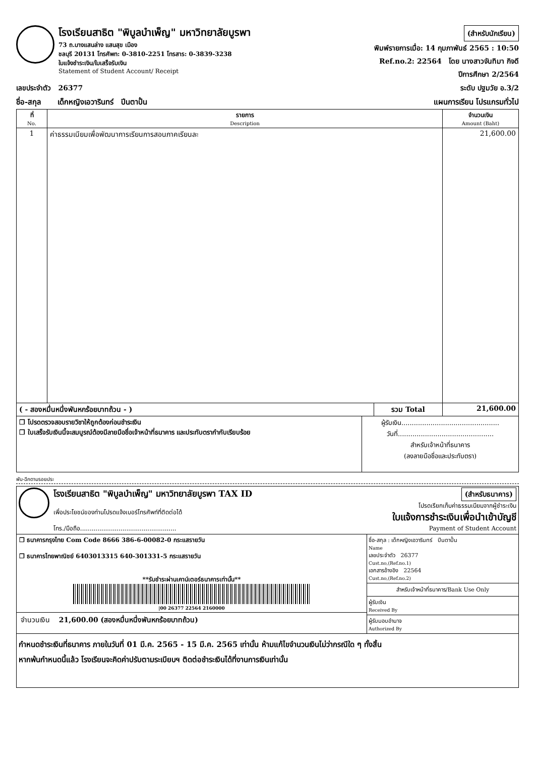โรงเรียนสาธิต "พิบูลบำเพ็ญ" มหาวิทยาลัยบูรพา
73 ถ.บางแสนล่าง แสนสุข เมือง
ชลบุรี 20131 โทรศัพท: 0-3810-2251 โทรสาร: 0-3839-3238
ใบแจ้งชำระเงิน/ใบเสร็จรับเงิน
Statement of Student Account/ Receipt
(สำหรับนักเรียน)
พิมพ์รายการเมื่อ: 14 กุมภาพันธ์ 2565 : 10:50
Ref.no.2: 22564 โดย นางสาวจันทิมา กิจดี
ปีการศึกษา 2/2564
เลขประจำตัว 26377 ระดับ ปฐมวัย อ.3/2
ชื่อ-สกุล เด็กหญิงเอวารินทร์ ปีนตาปั้น แผนการเรียน โปรแกรมทั่วไป
| ที่ No. | รายการ Description | จำนวนเงิน Amount (Baht) |
| --- | --- | --- |
| 1 | ค่าธรรมเนียมเพื่อพัฒนาการเรียนการสอนภาคเรียนละ | 21,600.00 |
| ( - สองหมื่นหนึ่งพันหกร้อยบาทถ้วน - ) | รวม Total | 21,600.00 |
| ❒ โปรดตรวจสอบรายวิชาให้ถูกต้องก่อนชำระเงิน ❒ ใบเสร็จรับเงินนี้จะสมบูรณ์ต้องมีลายมือชื่อเจ้าหน้าที่ธนาคาร และประทับตรากำกับเรียบร้อย | ผู้รับเงิน............................................... วันที่.............................................. สำหรับเจ้าหน้าที่ธนาคาร (ลงลายมือชื่อและประทับตรา) |
พับ-ฉีกตามรอยประ
โรงเรียนสาธิต "พิบูลบำเพ็ญ" มหาวิทยาลัยบูรพา TAX ID
เพื่อประโยชน์ของท่านโปรดแจ้งเบอร์โทรศัพท์ที่ติดต่อได้
โทร./มือถือ..................................................
(สำหรับธนาคาร)
โปรดเรียกเก็บค่าธรรมเนียมจากผู้ชำระเงิน
ใบแจ้งการชำระเงินเพื่อนำเข้าบัญชี
Payment of Student Account
| ❒ ธนาคารกรุงไทย Com Code 8666 386-6-00082-0 กระแสรายวัน ❒ ธนาคารไทยพาณิชย์ 6403013315 640-301331-5 กระแสรายวัน **รับชำระผ่านเคาน์เตอร์ธนาคารเท่านั้น** /00 26377 22564 2160000 จำนวนเงิน 21,600.00 (สองหมื่นหนึ่งพันหกร้อยบาทถ้วน) | ชื่อ-สกุล : เด็กหญิงเอวารินทร์ ปีนตาปั้น Name เลขประจำตัว 26377 Cust.no,(Ref.no.1) เอกสารอ้างอิง 22564 Cust.no,(Ref.no.2) สำหรับเจ้าหน้าที่ธนาคาร/Bank Use Only ผู้รับเงิน Received By ผู้รับมอบอำนาจ Authorized By |
กำหนดชำระเงินที่ธนาคาร ภายในวันที่ 01 มี.ค. 2565 - 15 มี.ค. 2565 เท่านั้น ห้ามแก้ไขจำนวนเงินไม่ว่ากรณีใด ๆ ทั้งสิ้น
หากพ้นกำหนดนี้แล้ว โรงเรียนจะคิดค่าปรับตามระเบียบฯ ติดต่อชำระเงินได้ที่งานการเงินเท่านั้น